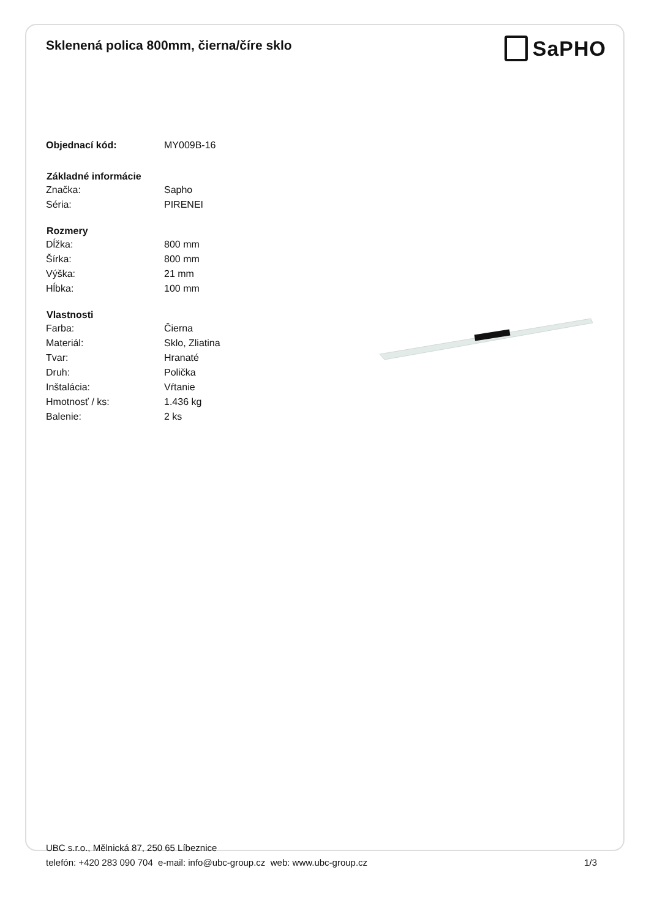Sklenená polica 800mm, čierna/číre sklo
SaPHO
| Objednací kód: | MY009B-16 |
| Základné informácie | |
| Značka: | Sapho |
| Séria: | PIRENEI |
| Rozmery | |
| Dĺžka: | 800 mm |
| Šírka: | 800 mm |
| Výška: | 21 mm |
| Hĺbka: | 100 mm |
| Vlastnosti | |
| Farba: | Čierna |
| Materiál: | Sklo, Zliatina |
| Tvar: | Hranaté |
| Druh: | Polička |
| Inštalácia: | Vŕtanie |
| Hmotnosť / ks: | 1.436 kg |
| Balenie: | 2 ks |
UBC s.r.o., Mělnická 87, 250 65 Líbeznice
telefón: +420 283 090 704 e-mail: info@ubc-group.cz web: www.ubc-group.cz
1/3